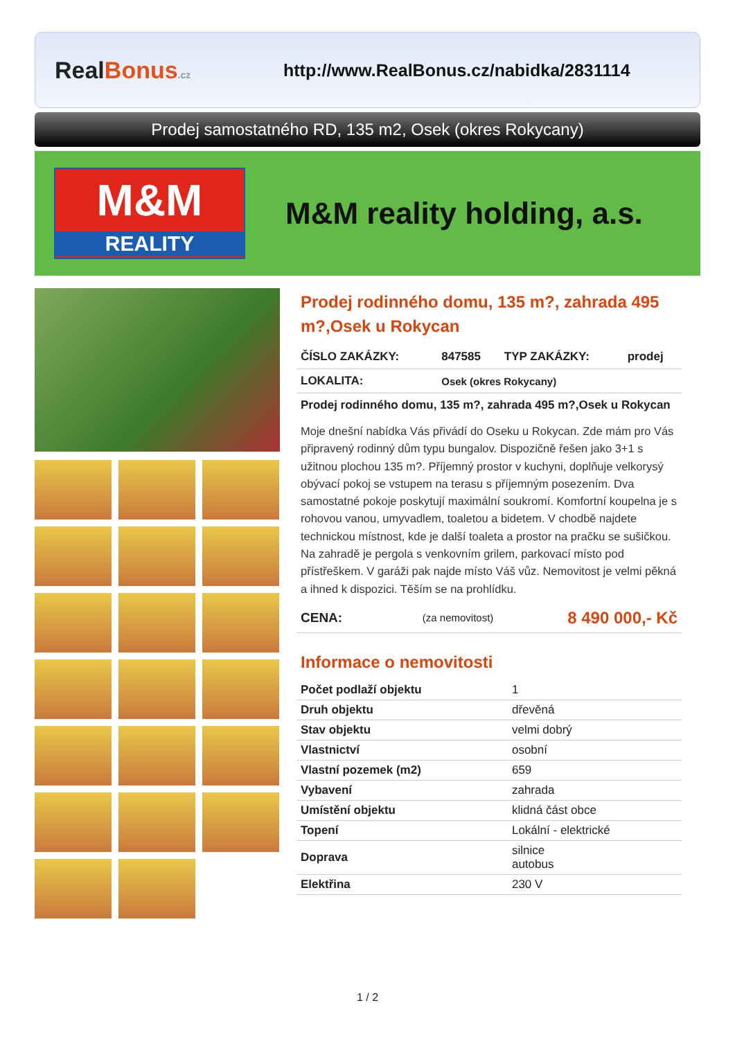RealBonus.cz
http://www.RealBonus.cz/nabidka/2831114
Prodej samostatného RD, 135 m2, Osek (okres Rokycany)
M&M
REALITY
M&M reality holding, a.s.
Prodej rodinného domu, 135 m?, zahrada 495 m?,Osek u Rokycan
| ČÍSLO ZAKÁZKY: | 847585 | TYP ZAKÁZKY: | prodej |
| LOKALITA: | Osek (okres Rokycany) | | |
| Prodej rodinného domu, 135 m?, zahrada 495 m?,Osek u Rokycan | | | |
Moje dnešní nabídka Vás přivádí do Oseku u Rokycan. Zde mám pro Vás připravený rodinný dům typu bungalov. Dispozičně řešen jako 3+1 s užitnou plochou 135 m?. Příjemný prostor v kuchyni, doplňuje velkorysý obývací pokoj se vstupem na terasu s příjemným posezením. Dva samostatné pokoje poskytují maximální soukromí. Komfortní koupelna je s rohovou vanou, umyvadlem, toaletou a bidetem. V chodbě najdete technickou místnost, kde je další toaleta a prostor na pračku se sušičkou. Na zahradě je pergola s venkovním grilem, parkovací místo pod přístřeškem. V garáži pak najde místo Váš vůz. Nemovitost je velmi pěkná a ihned k dispozici. Těším se na prohlídku.
| CENA: | (za nemovitost) | 8 490 000,- Kč |
Informace o nemovitosti
| Počet podlaží objektu | 1 |
| Druh objektu | dřevěná |
| Stav objektu | velmi dobrý |
| Vlastnictví | osobní |
| Vlastní pozemek (m2) | 659 |
| Vybavení | zahrada |
| Umístění objektu | klidná část obce |
| Topení | Lokální - elektrické |
| Doprava | silnice autobus |
| Elektřina | 230 V |
1 / 2